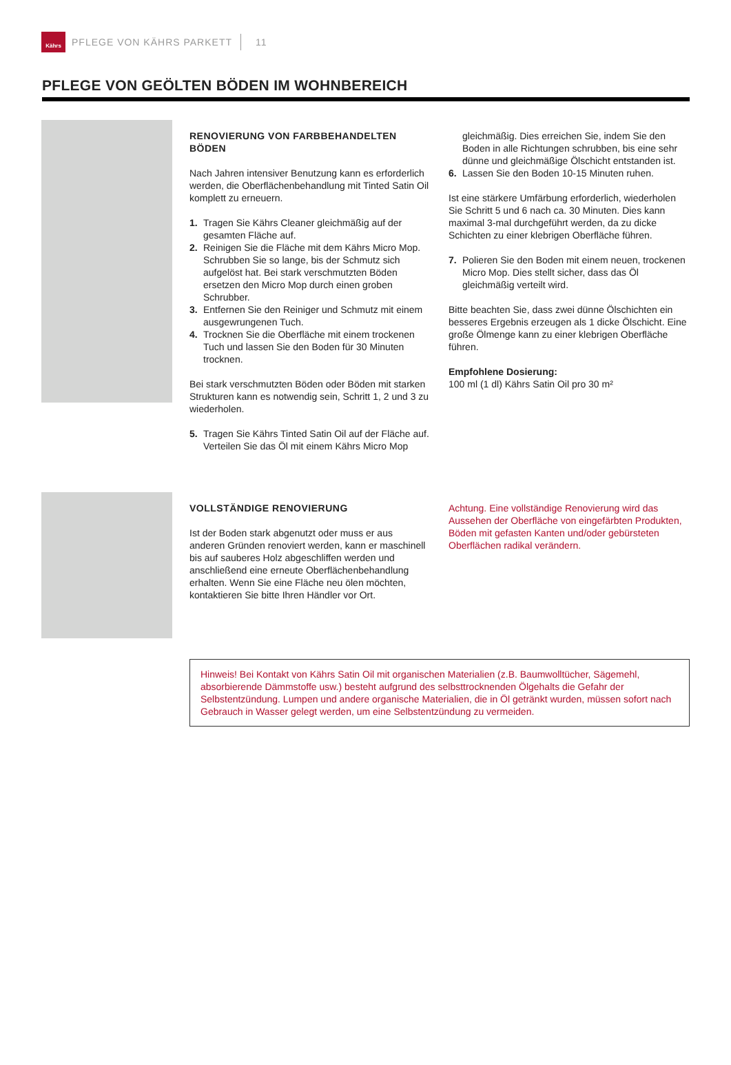Kährs
PFLEGE VON KÄHRS PARKETT 11
PFLEGE VON GEÖLTEN BÖDEN IM WOHNBEREICH
RENOVIERUNG VON FARBBEHANDELTEN BÖDEN
Nach Jahren intensiver Benutzung kann es erforderlich werden, die Oberflächenbehandlung mit Tinted Satin Oil komplett zu erneuern.
1. Tragen Sie Kährs Cleaner gleichmäßig auf der gesamten Fläche auf.
2. Reinigen Sie die Fläche mit dem Kährs Micro Mop. Schrubben Sie so lange, bis der Schmutz sich aufgelöst hat. Bei stark verschmutzten Böden ersetzen den Micro Mop durch einen groben Schrubber.
3. Entfernen Sie den Reiniger und Schmutz mit einem ausgewrungenen Tuch.
4. Trocknen Sie die Oberfläche mit einem trockenen Tuch und lassen Sie den Boden für 30 Minuten trocknen.
Bei stark verschmutzten Böden oder Böden mit starken Strukturen kann es notwendig sein, Schritt 1, 2 und 3 zu wiederholen.
5. Tragen Sie Kährs Tinted Satin Oil auf der Fläche auf. Verteilen Sie das Öl mit einem Kährs Micro Mop
gleichmäßig. Dies erreichen Sie, indem Sie den Boden in alle Richtungen schrubben, bis eine sehr dünne und gleichmäßige Ölschicht entstanden ist.
6. Lassen Sie den Boden 10-15 Minuten ruhen.
Ist eine stärkere Umfärbung erforderlich, wiederholen Sie Schritt 5 und 6 nach ca. 30 Minuten. Dies kann maximal 3-mal durchgeführt werden, da zu dicke Schichten zu einer klebrigen Oberfläche führen.
7. Polieren Sie den Boden mit einem neuen, trockenen Micro Mop. Dies stellt sicher, dass das Öl gleichmäßig verteilt wird.
Bitte beachten Sie, dass zwei dünne Ölschichten ein besseres Ergebnis erzeugen als 1 dicke Ölschicht. Eine große Ölmenge kann zu einer klebrigen Oberfläche führen.
Empfohlene Dosierung:
100 ml (1 dl) Kährs Satin Oil pro 30 m²
VOLLSTÄNDIGE RENOVIERUNG
Ist der Boden stark abgenutzt oder muss er aus anderen Gründen renoviert werden, kann er maschinell bis auf sauberes Holz abgeschliffen werden und anschließend eine erneute Oberflächenbehandlung erhalten. Wenn Sie eine Fläche neu ölen möchten, kontaktieren Sie bitte Ihren Händler vor Ort.
Achtung. Eine vollständige Renovierung wird das Aussehen der Oberfläche von eingefärbten Produkten, Böden mit gefasten Kanten und/oder gebürsteten Oberflächen radikal verändern.
Hinweis! Bei Kontakt von Kährs Satin Oil mit organischen Materialien (z.B. Baumwolltücher, Sägemehl, absorbierende Dämmstoffe usw.) besteht aufgrund des selbsttrocknenden Ölgehalts die Gefahr der Selbstentzündung. Lumpen und andere organische Materialien, die in Öl getränkt wurden, müssen sofort nach Gebrauch in Wasser gelegt werden, um eine Selbstentzündung zu vermeiden.